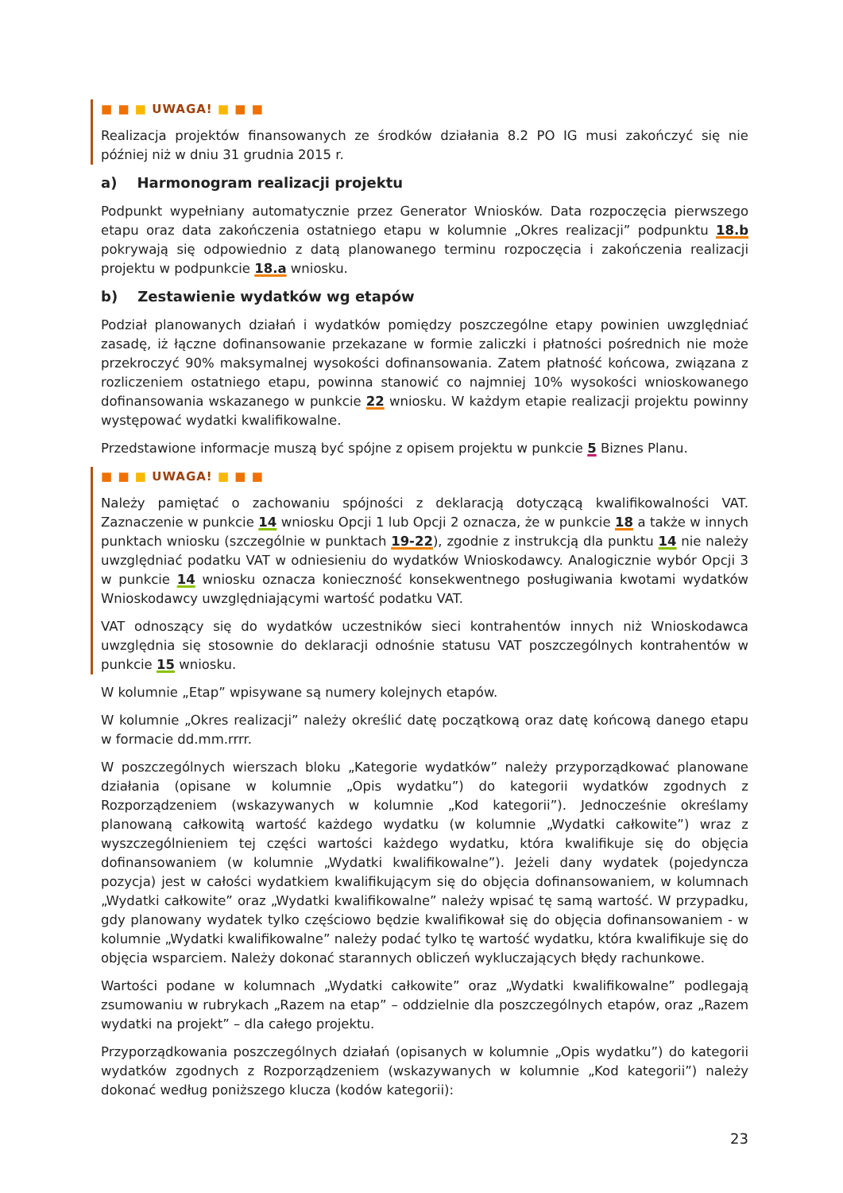■ ■ ■ UWAGA! ■ ■ ■
Realizacja projektów finansowanych ze środków działania 8.2 PO IG musi zakończyć się nie później niż w dniu 31 grudnia 2015 r.
a) Harmonogram realizacji projektu
Podpunkt wypełniany automatycznie przez Generator Wniosków. Data rozpoczęcia pierwszego etapu oraz data zakończenia ostatniego etapu w kolumnie „Okres realizacji” podpunktu 18.b pokrywają się odpowiednio z datą planowanego terminu rozpoczęcia i zakończenia realizacji projektu w podpunkcie 18.a wniosku.
b) Zestawienie wydatków wg etapów
Podział planowanych działań i wydatków pomiędzy poszczególne etapy powinien uwzględniać zasadę, iż łączne dofinansowanie przekazane w formie zaliczki i płatności pośrednich nie może przekroczyć 90% maksymalnej wysokości dofinansowania. Zatem płatność końcowa, związana z rozliczeniem ostatniego etapu, powinna stanowić co najmniej 10% wysokości wnioskowanego dofinansowania wskazanego w punkcie 22 wniosku. W każdym etapie realizacji projektu powinny występować wydatki kwalifikowalne.
Przedstawione informacje muszą być spójne z opisem projektu w punkcie 5 Biznes Planu.
■ ■ ■ UWAGA! ■ ■ ■
Należy pamiętać o zachowaniu spójności z deklaracją dotyczącą kwalifikowalności VAT. Zaznaczenie w punkcie 14 wniosku Opcji 1 lub Opcji 2 oznacza, że w punkcie 18 a także w innych punktach wniosku (szczególnie w punktach 19-22), zgodnie z instrukcją dla punktu 14 nie należy uwzględniać podatku VAT w odniesieniu do wydatków Wnioskodawcy. Analogicznie wybór Opcji 3 w punkcie 14 wniosku oznacza konieczność konsekwentnego posługiwania kwotami wydatków Wnioskodawcy uwzględniającymi wartość podatku VAT.
VAT odnoszący się do wydatków uczestników sieci kontrahentów innych niż Wnioskodawca uwzględnia się stosownie do deklaracji odnośnie statusu VAT poszczególnych kontrahentów w punkcie 15 wniosku.
W kolumnie „Etap” wpisywane są numery kolejnych etapów.
W kolumnie „Okres realizacji” należy określić datę początkową oraz datę końcową danego etapu w formacie dd.mm.rrrr.
W poszczególnych wierszach bloku „Kategorie wydatków” należy przyporządkować planowane działania (opisane w kolumnie „Opis wydatku”) do kategorii wydatków zgodnych z Rozporządzeniem (wskazywanych w kolumnie „Kod kategorii”). Jednocześnie określamy planowaną całkowitą wartość każdego wydatku (w kolumnie „Wydatki całkowite”) wraz z wyszczególnieniem tej części wartości każdego wydatku, która kwalifikuje się do objęcia dofinansowaniem (w kolumnie „Wydatki kwalifikowalne”). Jeżeli dany wydatek (pojedyncza pozycja) jest w całości wydatkiem kwalifikującym się do objęcia dofinansowaniem, w kolumnach „Wydatki całkowite” oraz „Wydatki kwalifikowalne” należy wpisać tę samą wartość. W przypadku, gdy planowany wydatek tylko częściowo będzie kwalifikował się do objęcia dofinansowaniem - w kolumnie „Wydatki kwalifikowalne” należy podać tylko tę wartość wydatku, która kwalifikuje się do objęcia wsparciem. Należy dokonać starannych obliczeń wykluczających błędy rachunkowe.
Wartości podane w kolumnach „Wydatki całkowite” oraz „Wydatki kwalifikowalne” podlegają zsumowaniu w rubrykach „Razem na etap” – oddzielnie dla poszczególnych etapów, oraz „Razem wydatki na projekt” – dla całego projektu.
Przyporządkowania poszczególnych działań (opisanych w kolumnie „Opis wydatku”) do kategorii wydatków zgodnych z Rozporządzeniem (wskazywanych w kolumnie „Kod kategorii”) należy dokonać według poniższego klucza (kodów kategorii):
23